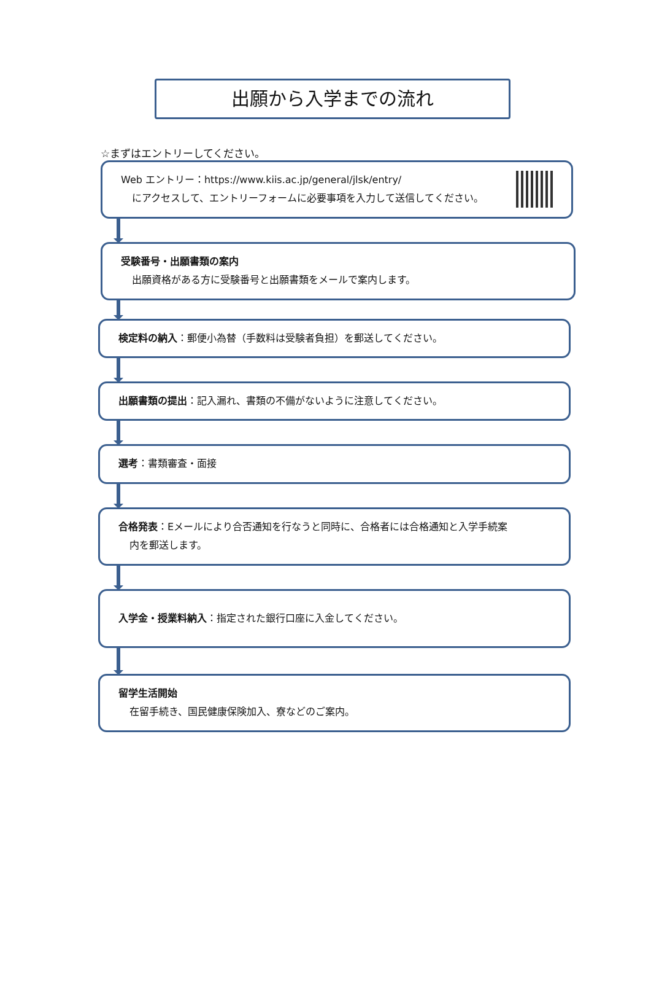出願から入学までの流れ
☆まずはエントリーしてください。
Web エントリー：https://www.kiis.ac.jp/general/jlsk/entry/
にアクセスして、エントリーフォームに必要事項を入力して送信してください。
受験番号・出願書類の案内
出願資格がある方に受験番号と出願書類をメールで案内します。
検定料の納入：郵便小為替（手数料は受験者負担）を郵送してください。
出願書類の提出：記入漏れ、書類の不備がないように注意してください。
選考：書類審査・面接
合格発表：Eメールにより合否通知を行なうと同時に、合格者には合格通知と入学手続案
内を郵送します。
入学金・授業料納入：指定された銀行口座に入金してください。
留学生活開始
在留手続き、国民健康保険加入、寮などのご案内。